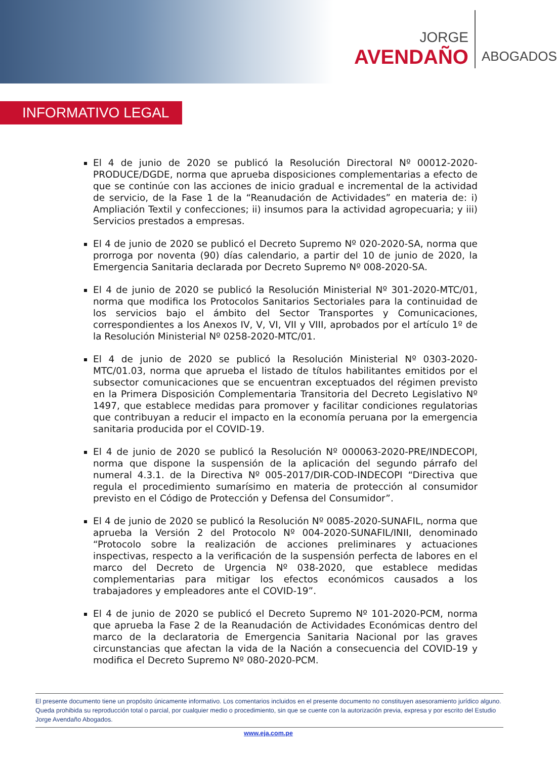JORGE
AVENDAÑO
ABOGADOS
INFORMATIVO LEGAL
El 4 de junio de 2020 se publicó la Resolución Directoral Nº 00012-2020-PRODUCE/DGDE, norma que aprueba disposiciones complementarias a efecto de que se continúe con las acciones de inicio gradual e incremental de la actividad de servicio, de la Fase 1 de la “Reanudación de Actividades” en materia de: i) Ampliación Textil y confecciones; ii) insumos para la actividad agropecuaria; y iii) Servicios prestados a empresas.
El 4 de junio de 2020 se publicó el Decreto Supremo Nº 020-2020-SA, norma que prorroga por noventa (90) días calendario, a partir del 10 de junio de 2020, la Emergencia Sanitaria declarada por Decreto Supremo Nº 008-2020-SA.
El 4 de junio de 2020 se publicó la Resolución Ministerial Nº 301-2020-MTC/01, norma que modifica los Protocolos Sanitarios Sectoriales para la continuidad de los servicios bajo el ámbito del Sector Transportes y Comunicaciones, correspondientes a los Anexos IV, V, VI, VII y VIII, aprobados por el artículo 1º de la Resolución Ministerial Nº 0258-2020-MTC/01.
El 4 de junio de 2020 se publicó la Resolución Ministerial Nº 0303-2020-MTC/01.03, norma que aprueba el listado de títulos habilitantes emitidos por el subsector comunicaciones que se encuentran exceptuados del régimen previsto en la Primera Disposición Complementaria Transitoria del Decreto Legislativo Nº 1497, que establece medidas para promover y facilitar condiciones regulatorias que contribuyan a reducir el impacto en la economía peruana por la emergencia sanitaria producida por el COVID-19.
El 4 de junio de 2020 se publicó la Resolución Nº 000063-2020-PRE/INDECOPI, norma que dispone la suspensión de la aplicación del segundo párrafo del numeral 4.3.1. de la Directiva Nº 005-2017/DIR-COD-INDECOPI “Directiva que regula el procedimiento sumarísimo en materia de protección al consumidor previsto en el Código de Protección y Defensa del Consumidor”.
El 4 de junio de 2020 se publicó la Resolución Nº 0085-2020-SUNAFIL, norma que aprueba la Versión 2 del Protocolo Nº 004-2020-SUNAFIL/INII, denominado “Protocolo sobre la realización de acciones preliminares y actuaciones inspectivas, respecto a la verificación de la suspensión perfecta de labores en el marco del Decreto de Urgencia Nº 038-2020, que establece medidas complementarias para mitigar los efectos económicos causados a los trabajadores y empleadores ante el COVID-19”.
El 4 de junio de 2020 se publicó el Decreto Supremo Nº 101-2020-PCM, norma que aprueba la Fase 2 de la Reanudación de Actividades Económicas dentro del marco de la declaratoria de Emergencia Sanitaria Nacional por las graves circunstancias que afectan la vida de la Nación a consecuencia del COVID-19 y modifica el Decreto Supremo Nº 080-2020-PCM.
El presente documento tiene un propósito únicamente informativo. Los comentarios incluidos en el presente documento no constituyen asesoramiento jurídico alguno. Queda prohibida su reproducción total o parcial, por cualquier medio o procedimiento, sin que se cuente con la autorización previa, expresa y por escrito del Estudio Jorge Avendaño Abogados.
www.eja.com.pe